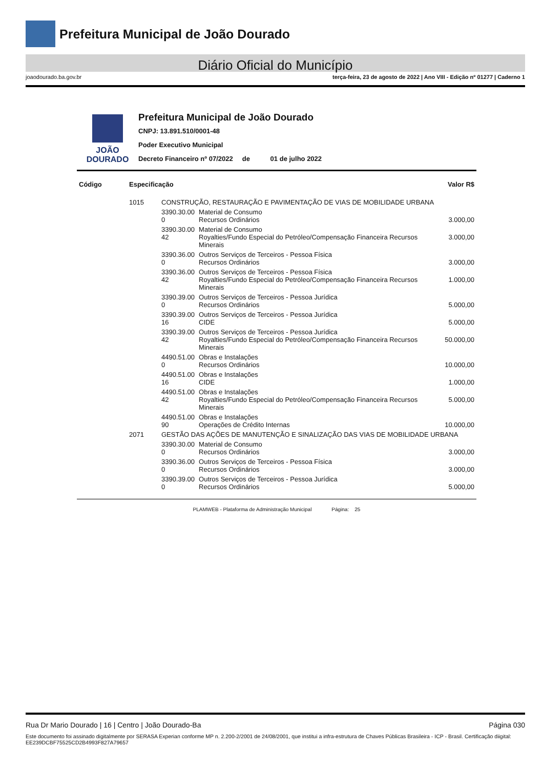Prefeitura Municipal de João Dourado
Diário Oficial do Município
joaodourado.ba.gov.br terça-feira, 23 de agosto de 2022 | Ano VIII - Edição nº 01277 | Caderno 1
JOÃO DOURADO
Prefeitura Municipal de João Dourado
CNPJ: 13.891.510/0001-48
Poder Executivo Municipal
Decreto Financeiro nº 07/2022 de 01 de julho 2022
| Código | Especificação | | | Valor R$ |
| --- | --- | --- | --- | --- |
| | 1015 | CONSTRUÇÃO, RESTAURAÇÃO E PAVIMENTAÇÃO DE VIAS DE MOBILIDADE URBANA | | |
| | | 3390.30.00 0 | Material de Consumo Recursos Ordinários | 3.000,00 |
| | | 3390.30.00 42 | Material de Consumo Royalties/Fundo Especial do Petróleo/Compensação Financeira Recursos Minerais | 3.000,00 |
| | | 3390.36.00 0 | Outros Serviços de Terceiros - Pessoa Física Recursos Ordinários | 3.000,00 |
| | | 3390.36.00 42 | Outros Serviços de Terceiros - Pessoa Física Royalties/Fundo Especial do Petróleo/Compensação Financeira Recursos Minerais | 1.000,00 |
| | | 3390.39.00 0 | Outros Serviços de Terceiros - Pessoa Jurídica Recursos Ordinários | 5.000,00 |
| | | 3390.39.00 16 | Outros Serviços de Terceiros - Pessoa Jurídica CIDE | 5.000,00 |
| | | 3390.39.00 42 | Outros Serviços de Terceiros - Pessoa Jurídica Royalties/Fundo Especial do Petróleo/Compensação Financeira Recursos Minerais | 50.000,00 |
| | | 4490.51.00 0 | Obras e Instalações Recursos Ordinários | 10.000,00 |
| | | 4490.51.00 16 | Obras e Instalações CIDE | 1.000,00 |
| | | 4490.51.00 42 | Obras e Instalações Royalties/Fundo Especial do Petróleo/Compensação Financeira Recursos Minerais | 5.000,00 |
| | | 4490.51.00 90 | Obras e Instalações Operações de Crédito Internas | 10.000,00 |
| | 2071 | GESTÃO DAS AÇÕES DE MANUTENÇÃO E SINALIZAÇÃO DAS VIAS DE MOBILIDADE URBANA | | |
| | | 3390.30.00 0 | Material de Consumo Recursos Ordinários | 3.000,00 |
| | | 3390.36.00 0 | Outros Serviços de Terceiros - Pessoa Física Recursos Ordinários | 3.000,00 |
| | | 3390.39.00 0 | Outros Serviços de Terceiros - Pessoa Jurídica Recursos Ordinários | 5.000,00 |
PLAMWEB - Plataforma de Administração Municipal Página: 25
Rua Dr Mario Dourado | 16 | Centro | João Dourado-Ba Página 030
Este documento foi assinado digitalmente por SERASA Experian conforme MP n. 2.200-2/2001 de 24/08/2001, que institui a infra-estrutura de Chaves Públicas Brasileira - ICP - Brasil. Certificação diigital: EE239DCBF75525CD2B4993F827A79657